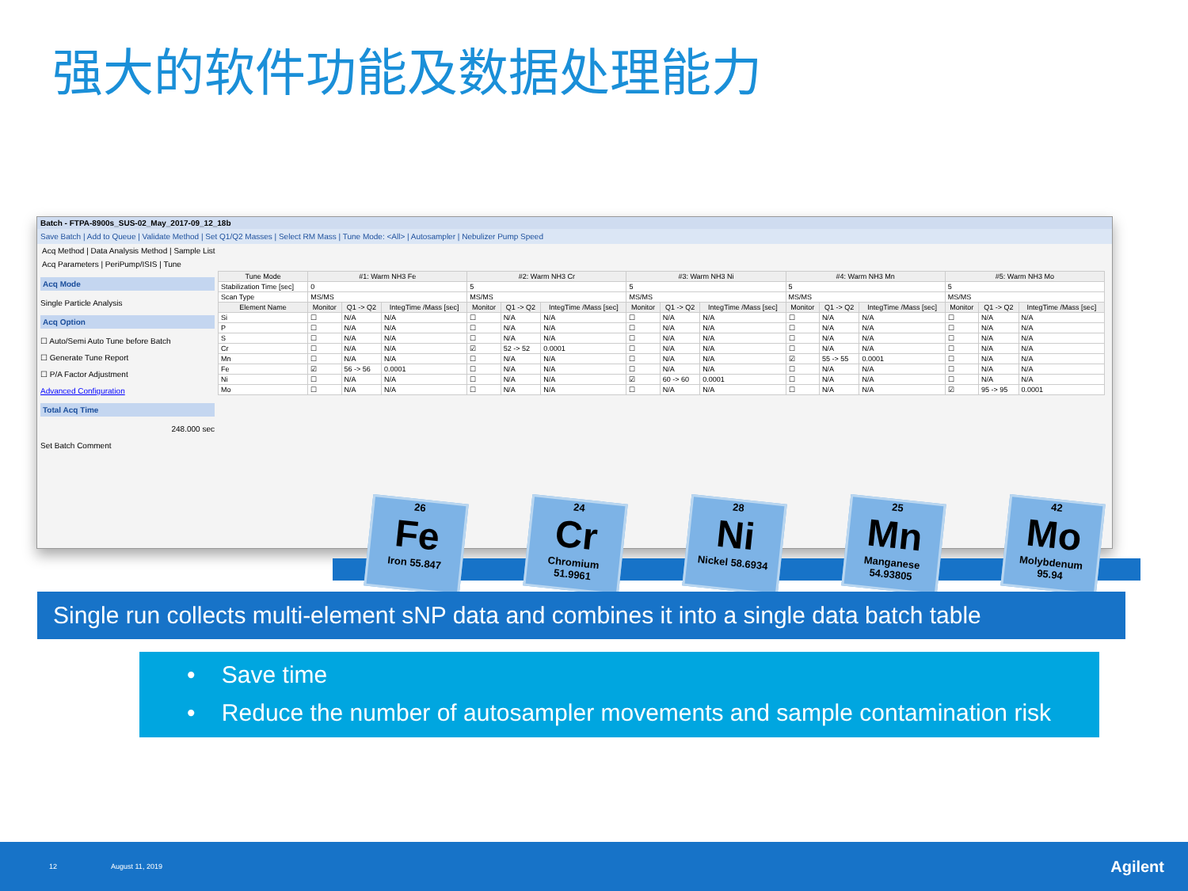强大的软件功能及数据处理能力
Batch - FTPA-8900s_SUS-02_May_2017-09_12_18b
Save Batch | Add to Queue | Validate Method | Set Q1/Q2 Masses | Select RM Mass | Tune Mode: <All> | Autosampler | Nebulizer Pump Speed
Acq Method | Data Analysis Method | Sample List
Acq Parameters | PeriPump/ISIS | Tune
Acq Mode
Single Particle Analysis
Acq Option
☐ Auto/Semi Auto Tune before Batch
☐ Generate Tune Report
☐ P/A Factor Adjustment
Advanced Configuration
Total Acq Time
248.000 sec
Set Batch Comment
| Tune Mode | #1: Warm NH3 Fe | | | #2: Warm NH3 Cr | | | #3: Warm NH3 Ni | | | #4: Warm NH3 Mn | | | #5: Warm NH3 Mo | | |
| --- | --- | --- | --- | --- | --- | --- | --- | --- | --- | --- | --- | --- | --- | --- | --- |
| Stabilization Time [sec] | 0 | | | 5 | | | 5 | | | 5 | | | 5 | | |
| Scan Type | MS/MS | | | MS/MS | | | MS/MS | | | MS/MS | | | MS/MS | | |
| Element Name | Monitor | Q1 -> Q2 | IntegTime /Mass [sec] | Monitor | Q1 -> Q2 | IntegTime /Mass [sec] | Monitor | Q1 -> Q2 | IntegTime /Mass [sec] | Monitor | Q1 -> Q2 | IntegTime /Mass [sec] | Monitor | Q1 -> Q2 | IntegTime /Mass [sec] |
| Si | ☐ | N/A | N/A | ☐ | N/A | N/A | ☐ | N/A | N/A | ☐ | N/A | N/A | ☐ | N/A | N/A |
| P | ☐ | N/A | N/A | ☐ | N/A | N/A | ☐ | N/A | N/A | ☐ | N/A | N/A | ☐ | N/A | N/A |
| S | ☐ | N/A | N/A | ☐ | N/A | N/A | ☐ | N/A | N/A | ☐ | N/A | N/A | ☐ | N/A | N/A |
| Cr | ☐ | N/A | N/A | ☑ | 52 -> 52 | 0.0001 | ☐ | N/A | N/A | ☐ | N/A | N/A | ☐ | N/A | N/A |
| Mn | ☐ | N/A | N/A | ☐ | N/A | N/A | ☐ | N/A | N/A | ☑ | 55 -> 55 | 0.0001 | ☐ | N/A | N/A |
| Fe | ☑ | 56 -> 56 | 0.0001 | ☐ | N/A | N/A | ☐ | N/A | N/A | ☐ | N/A | N/A | ☐ | N/A | N/A |
| Ni | ☐ | N/A | N/A | ☐ | N/A | N/A | ☑ | 60 -> 60 | 0.0001 | ☐ | N/A | N/A | ☐ | N/A | N/A |
| Mo | ☐ | N/A | N/A | ☐ | N/A | N/A | ☐ | N/A | N/A | ☐ | N/A | N/A | ☑ | 95 -> 95 | 0.0001 |
26
Fe
Iron 55.847
24
Cr
Chromium 51.9961
28
Ni
Nickel 58.6934
25
Mn
Manganese 54.93805
42
Mo
Molybdenum 95.94
Single run collects multi-element sNP data and combines it into a single data batch table
• Save time
• Reduce the number of autosampler movements and sample contamination risk
12 August 11, 2019 Agilent